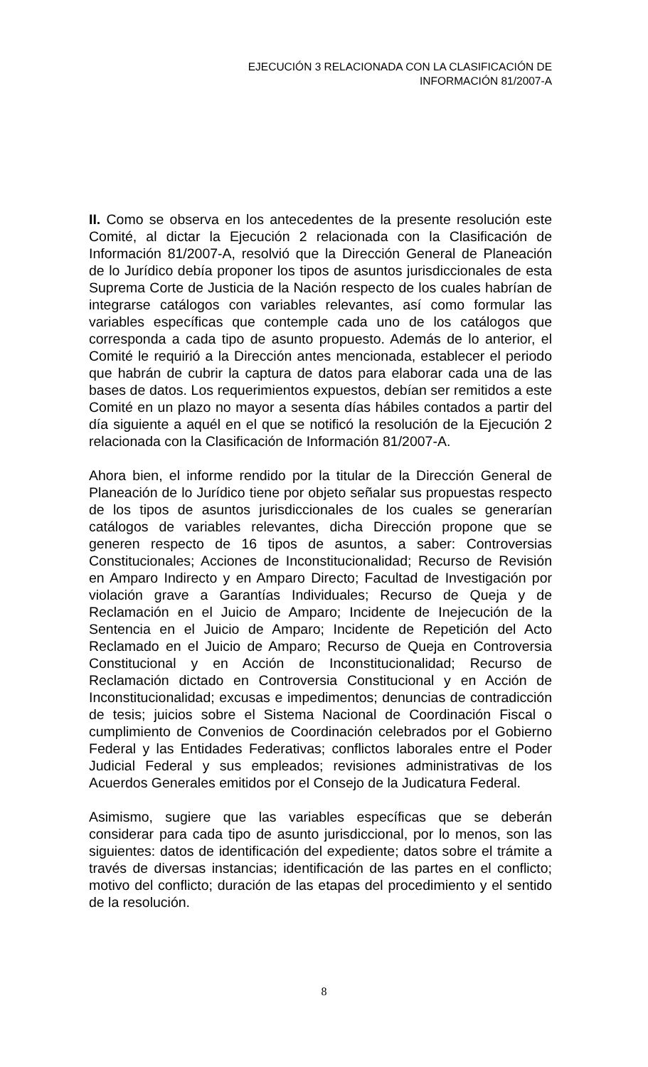EJECUCIÓN 3 RELACIONADA CON LA CLASIFICACIÓN DE
INFORMACIÓN 81/2007-A
II. Como se observa en los antecedentes de la presente resolución este Comité, al dictar la Ejecución 2 relacionada con la Clasificación de Información 81/2007-A, resolvió que la Dirección General de Planeación de lo Jurídico debía proponer los tipos de asuntos jurisdiccionales de esta Suprema Corte de Justicia de la Nación respecto de los cuales habrían de integrarse catálogos con variables relevantes, así como formular las variables específicas que contemple cada uno de los catálogos que corresponda a cada tipo de asunto propuesto. Además de lo anterior, el Comité le requirió a la Dirección antes mencionada, establecer el periodo que habrán de cubrir la captura de datos para elaborar cada una de las bases de datos. Los requerimientos expuestos, debían ser remitidos a este Comité en un plazo no mayor a sesenta días hábiles contados a partir del día siguiente a aquél en el que se notificó la resolución de la Ejecución 2 relacionada con la Clasificación de Información 81/2007-A.
Ahora bien, el informe rendido por la titular de la Dirección General de Planeación de lo Jurídico tiene por objeto señalar sus propuestas respecto de los tipos de asuntos jurisdiccionales de los cuales se generarían catálogos de variables relevantes, dicha Dirección propone que se generen respecto de 16 tipos de asuntos, a saber: Controversias Constitucionales; Acciones de Inconstitucionalidad; Recurso de Revisión en Amparo Indirecto y en Amparo Directo; Facultad de Investigación por violación grave a Garantías Individuales; Recurso de Queja y de Reclamación en el Juicio de Amparo; Incidente de Inejecución de la Sentencia en el Juicio de Amparo; Incidente de Repetición del Acto Reclamado en el Juicio de Amparo; Recurso de Queja en Controversia Constitucional y en Acción de Inconstitucionalidad; Recurso de Reclamación dictado en Controversia Constitucional y en Acción de Inconstitucionalidad; excusas e impedimentos; denuncias de contradicción de tesis; juicios sobre el Sistema Nacional de Coordinación Fiscal o cumplimiento de Convenios de Coordinación celebrados por el Gobierno Federal y las Entidades Federativas; conflictos laborales entre el Poder Judicial Federal y sus empleados; revisiones administrativas de los Acuerdos Generales emitidos por el Consejo de la Judicatura Federal.
Asimismo, sugiere que las variables específicas que se deberán considerar para cada tipo de asunto jurisdiccional, por lo menos, son las siguientes: datos de identificación del expediente; datos sobre el trámite a través de diversas instancias; identificación de las partes en el conflicto; motivo del conflicto; duración de las etapas del procedimiento y el sentido de la resolución.
8